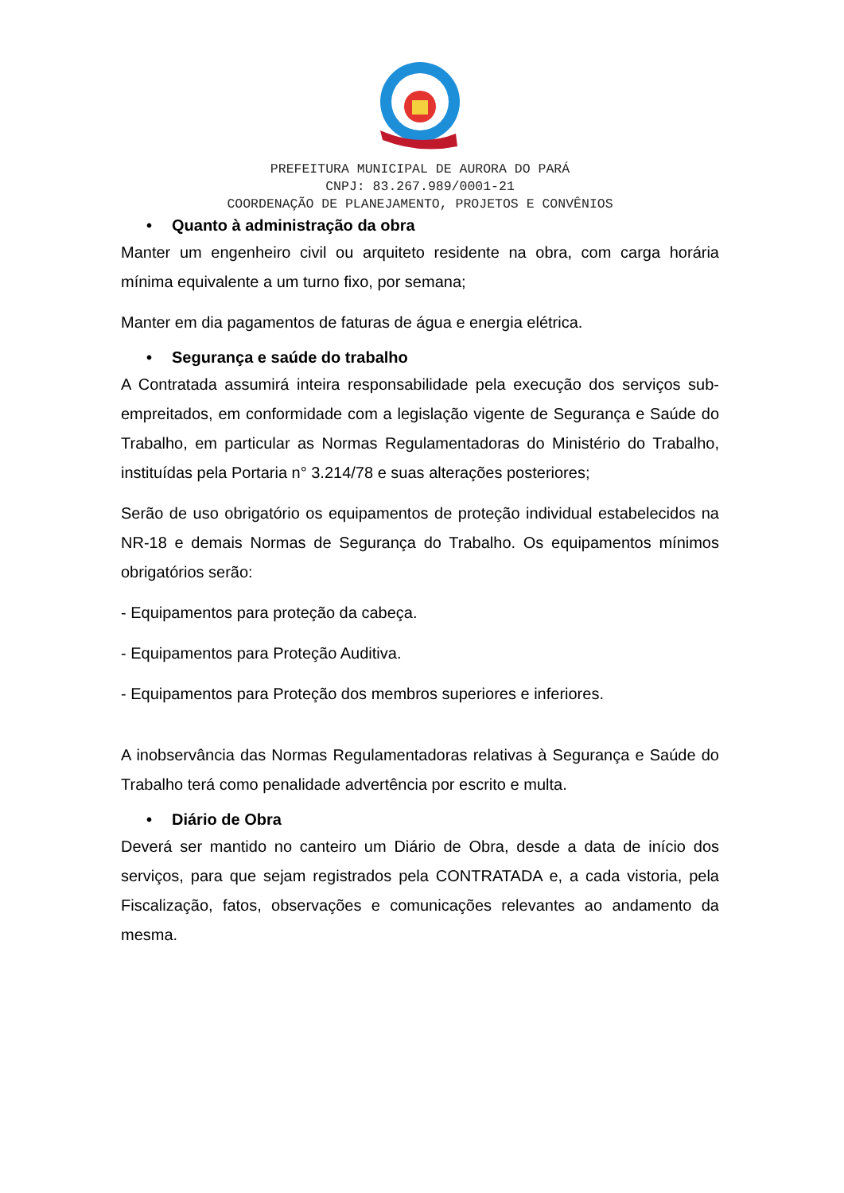PREFEITURA MUNICIPAL DE AURORA DO PARÁ
CNPJ: 83.267.989/0001-21
COORDENAÇÃO DE PLANEJAMENTO, PROJETOS E CONVÊNIOS
• Quanto à administração da obra
Manter um engenheiro civil ou arquiteto residente na obra, com carga horária mínima equivalente a um turno fixo, por semana;
Manter em dia pagamentos de faturas de água e energia elétrica.
• Segurança e saúde do trabalho
A Contratada assumirá inteira responsabilidade pela execução dos serviços sub- empreitados, em conformidade com a legislação vigente de Segurança e Saúde do Trabalho, em particular as Normas Regulamentadoras do Ministério do Trabalho, instituídas pela Portaria n° 3.214/78 e suas alterações posteriores;
Serão de uso obrigatório os equipamentos de proteção individual estabelecidos na NR-18 e demais Normas de Segurança do Trabalho. Os equipamentos mínimos obrigatórios serão:
- Equipamentos para proteção da cabeça.
- Equipamentos para Proteção Auditiva.
- Equipamentos para Proteção dos membros superiores e inferiores.
A inobservância das Normas Regulamentadoras relativas à Segurança e Saúde do Trabalho terá como penalidade advertência por escrito e multa.
• Diário de Obra
Deverá ser mantido no canteiro um Diário de Obra, desde a data de início dos serviços, para que sejam registrados pela CONTRATADA e, a cada vistoria, pela Fiscalização, fatos, observações e comunicações relevantes ao andamento da mesma.